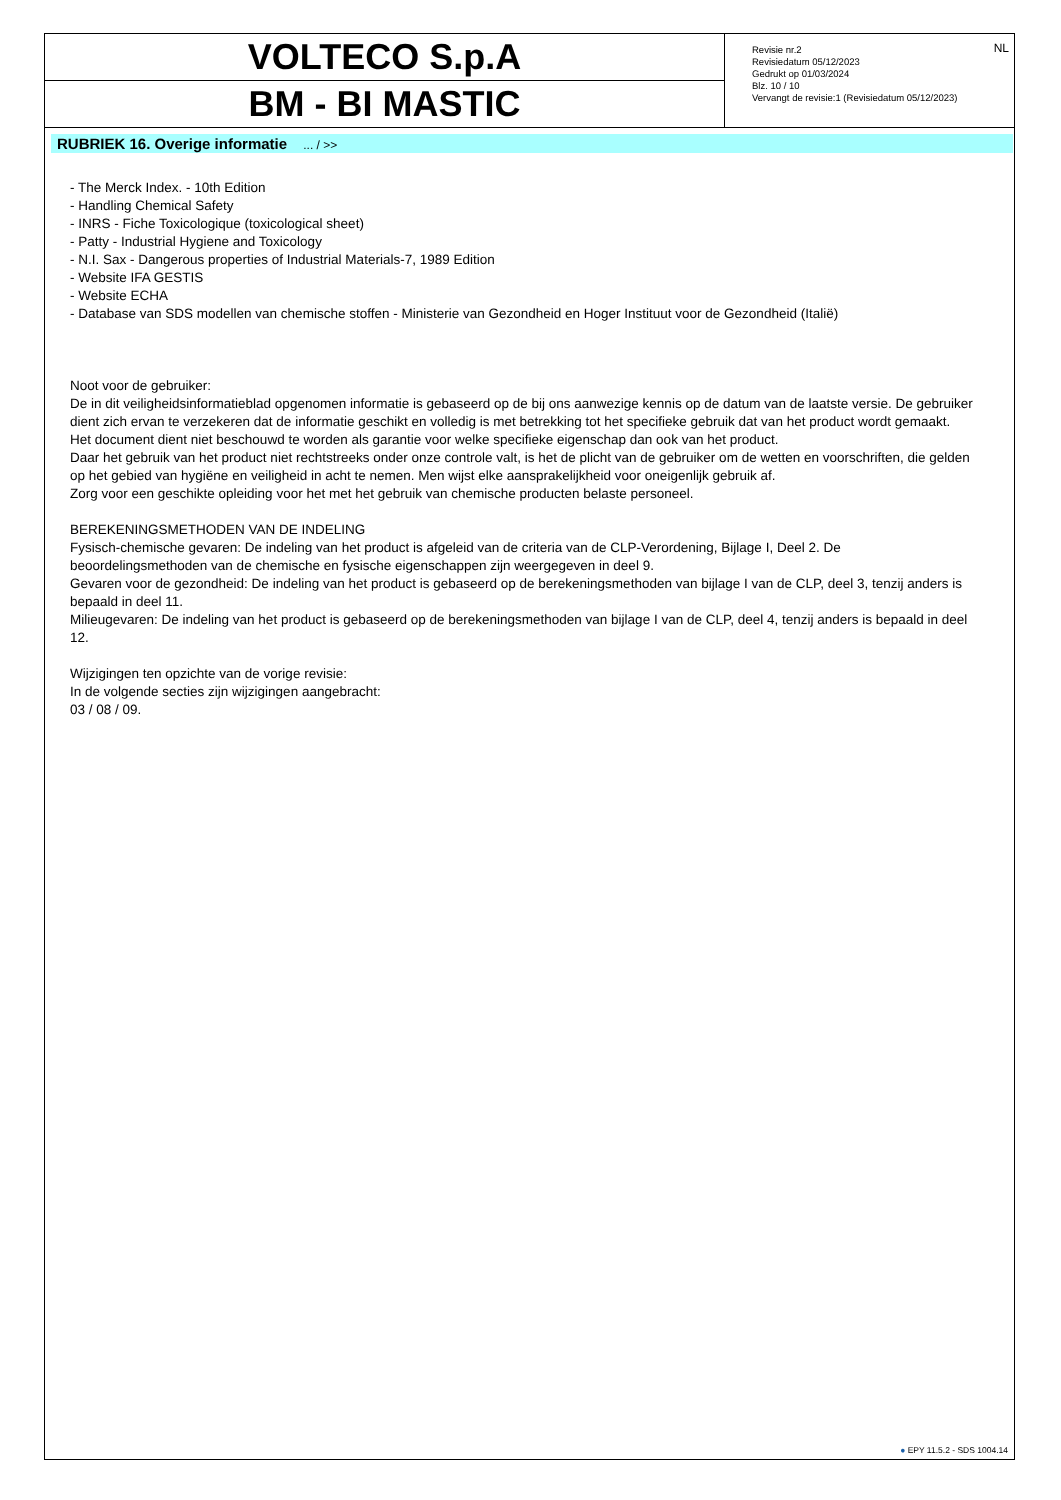VOLTECO S.p.A
BM - BI MASTIC
NL
Revisie nr.2
Revisiedatum 05/12/2023
Gedrukt op 01/03/2024
Blz. 10 / 10
Vervangt de revisie:1 (Revisiedatum 05/12/2023)
RUBRIEK 16. Overige informatie ... / >>
- The Merck Index. - 10th Edition
- Handling Chemical Safety
- INRS - Fiche Toxicologique (toxicological sheet)
- Patty - Industrial Hygiene and Toxicology
- N.I. Sax - Dangerous properties of Industrial Materials-7, 1989 Edition
- Website IFA GESTIS
- Website ECHA
- Database van SDS modellen van chemische stoffen - Ministerie van Gezondheid en Hoger Instituut voor de Gezondheid (Italië)
Noot voor de gebruiker:
De in dit veiligheidsinformatieblad opgenomen informatie is gebaseerd op de bij ons aanwezige kennis op de datum van de laatste versie. De gebruiker dient zich ervan te verzekeren dat de informatie geschikt en volledig is met betrekking tot het specifieke gebruik dat van het product wordt gemaakt.
Het document dient niet beschouwd te worden als garantie voor welke specifieke eigenschap dan ook van het product.
Daar het gebruik van het product niet rechtstreeks onder onze controle valt, is het de plicht van de gebruiker om de wetten en voorschriften, die gelden op het gebied van hygiëne en veiligheid in acht te nemen. Men wijst elke aansprakelijkheid voor oneigenlijk gebruik af.
Zorg voor een geschikte opleiding voor het met het gebruik van chemische producten belaste personeel.
BEREKENINGSMETHODEN VAN DE INDELING
Fysisch-chemische gevaren: De indeling van het product is afgeleid van de criteria van de CLP-Verordening, Bijlage I, Deel 2. De beoordelingsmethoden van de chemische en fysische eigenschappen zijn weergegeven in deel 9.
Gevaren voor de gezondheid: De indeling van het product is gebaseerd op de berekeningsmethoden van bijlage I van de CLP, deel 3, tenzij anders is bepaald in deel 11.
Milieugevaren: De indeling van het product is gebaseerd op de berekeningsmethoden van bijlage I van de CLP, deel 4, tenzij anders is bepaald in deel 12.
Wijzigingen ten opzichte van de vorige revisie:
In de volgende secties zijn wijzigingen aangebracht:
03 / 08 / 09.
● EPY 11.5.2 - SDS 1004.14